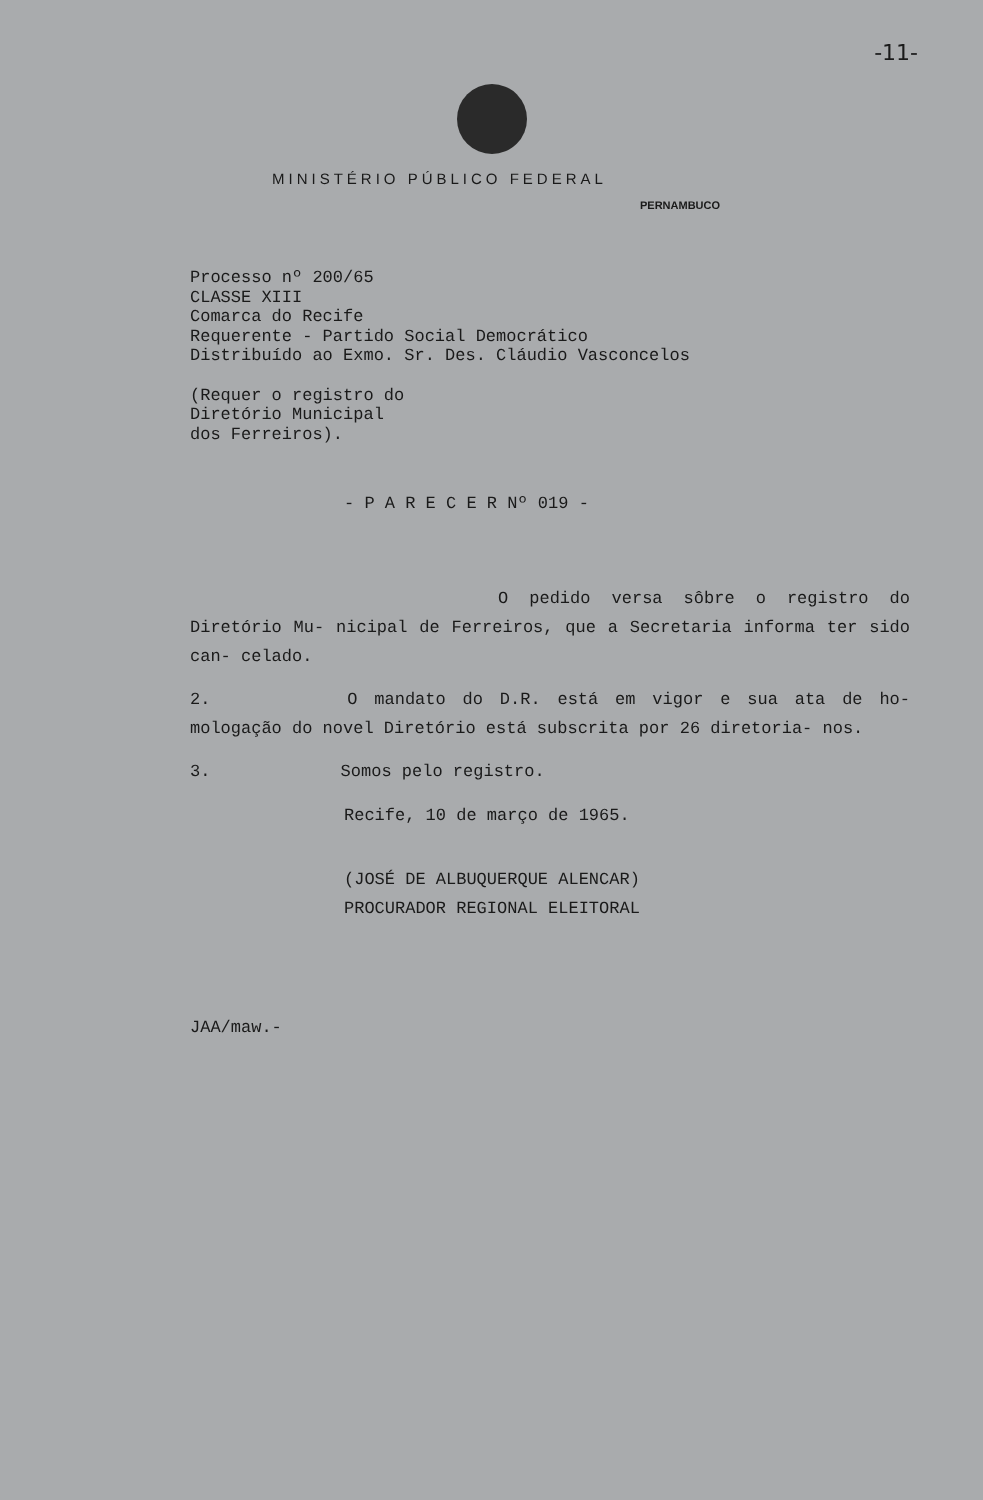-11-
MINISTÉRIO PÚBLICO FEDERAL
PERNAMBUCO
Processo nº 200/65
CLASSE XIII
Comarca do Recife
Requerente - Partido Social Democrático
Distribuído ao Exmo. Sr. Des. Cláudio Vasconcelos
(Requer o registro do
Diretório Municipal
dos Ferreiros).
- P A R E C E R Nº 019 -
O pedido versa sôbre o registro do Diretório Mu- nicipal de Ferreiros, que a Secretaria informa ter sido can- celado.
2. O mandato do D.R. está em vigor e sua ata de ho- mologação do novel Diretório está subscrita por 26 diretoria- nos.
3. Somos pelo registro.
Recife, 10 de março de 1965.
(JOSÉ DE ALBUQUERQUE ALENCAR)
PROCURADOR REGIONAL ELEITORAL
JAA/maw.-